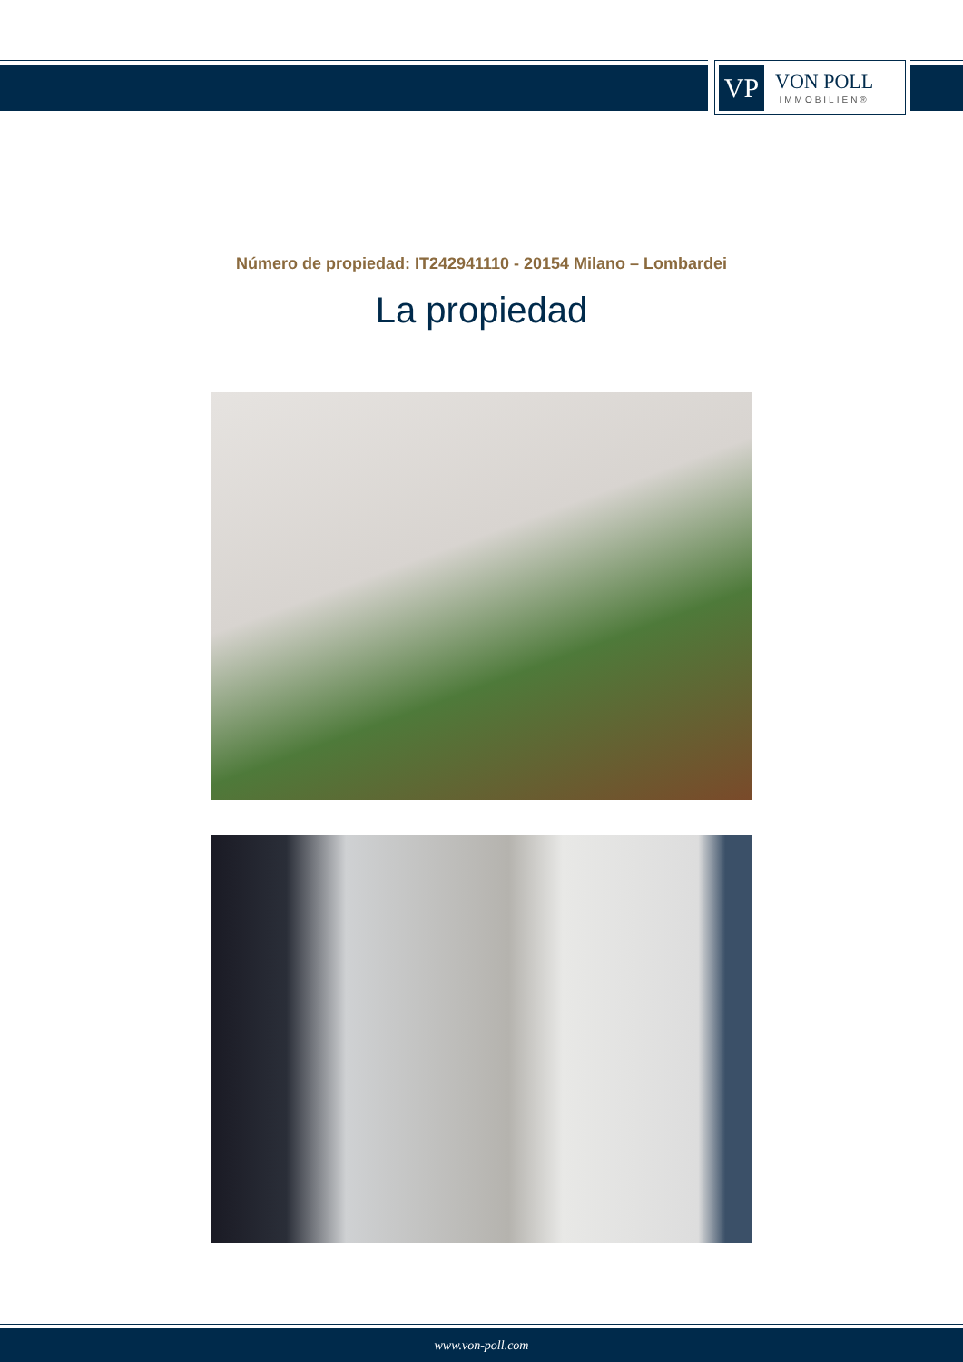VP
VON POLL
IMMOBILIEN®
Número de propiedad: IT242941110 - 20154 Milano – Lombardei
La propiedad
www.von-poll.com